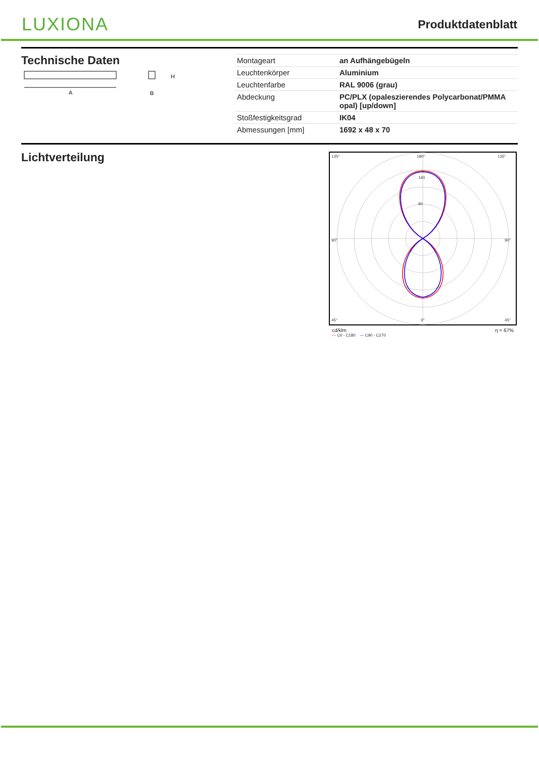LUXIONA
Produktdatenblatt
Technische Daten
A
H
B
| Montageart | an Aufhängebügeln |
| Leuchtenkörper | Aluminium |
| Leuchtenfarbe | RAL 9006 (grau) |
| Abdeckung | PC/PLX (opaleszierendes Polycarbonat/PMMA opal) [up/down] |
| Stoßfestigkeitsgrad | IK04 |
| Abmessungen [mm] | 1692 x 48 x 70 |
Lichtverteilung
135°
180°
135°
90°
90°
45°
0°
45°
160
80
cd/klm η = 67%
— C0 - C180 — C90 - C270